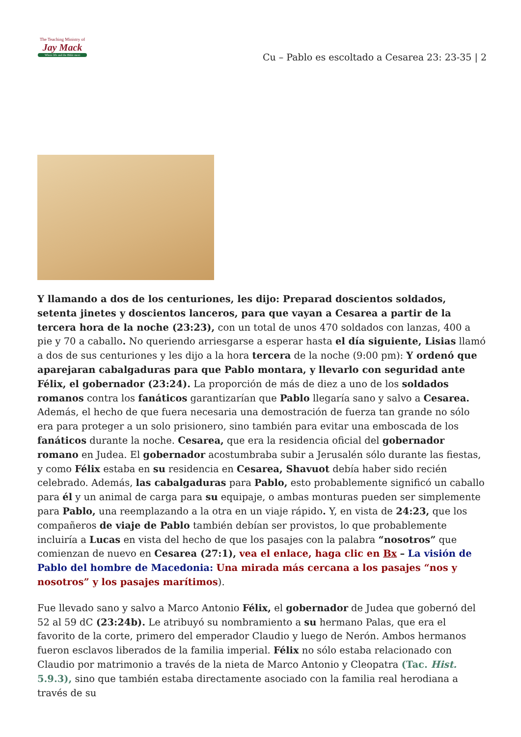The Teaching Ministry of
Jay Mack
Where life and the Bible meet
Cu – Pablo es escoltado a Cesarea 23: 23-35 | 2
Y llamando a dos de los centuriones, les dijo: Preparad doscientos soldados, setenta jinetes y doscientos lanceros, para que vayan a Cesarea a partir de la tercera hora de la noche (23:23), con un total de unos 470 soldados con lanzas, 400 a pie y 70 a caballo. No queriendo arriesgarse a esperar hasta el día siguiente, Lisias llamó a dos de sus centuriones y les dijo a la hora tercera de la noche (9:00 pm): Y ordenó que aparejaran cabalgaduras para que Pablo montara, y llevarlo con seguridad ante Félix, el gobernador (23:24). La proporción de más de diez a uno de los soldados romanos contra los fanáticos garantizarían que Pablo llegaría sano y salvo a Cesarea. Además, el hecho de que fuera necesaria una demostración de fuerza tan grande no sólo era para proteger a un solo prisionero, sino también para evitar una emboscada de los fanáticos durante la noche. Cesarea, que era la residencia oficial del gobernador romano en Judea. El gobernador acostumbraba subir a Jerusalén sólo durante las fiestas, y como Félix estaba en su residencia en Cesarea, Shavuot debía haber sido recién celebrado. Además, las cabalgaduras para Pablo, esto probablemente significó un caballo para él y un animal de carga para su equipaje, o ambas monturas pueden ser simplemente para Pablo, una reemplazando a la otra en un viaje rápido. Y, en vista de 24:23, que los compañeros de viaje de Pablo también debían ser provistos, lo que probablemente incluiría a Lucas en vista del hecho de que los pasajes con la palabra “nosotros” que comienzan de nuevo en Cesarea (27:1), vea el enlace, haga clic en Bx – La visión de Pablo del hombre de Macedonia: Una mirada más cercana a los pasajes “nos y nosotros” y los pasajes marítimos).
Fue llevado sano y salvo a Marco Antonio Félix, el gobernador de Judea que gobernó del 52 al 59 dC (23:24b). Le atribuyó su nombramiento a su hermano Palas, que era el favorito de la corte, primero del emperador Claudio y luego de Nerón. Ambos hermanos fueron esclavos liberados de la familia imperial. Félix no sólo estaba relacionado con Claudio por matrimonio a través de la nieta de Marco Antonio y Cleopatra (Tac. Hist. 5.9.3), sino que también estaba directamente asociado con la familia real herodiana a través de su